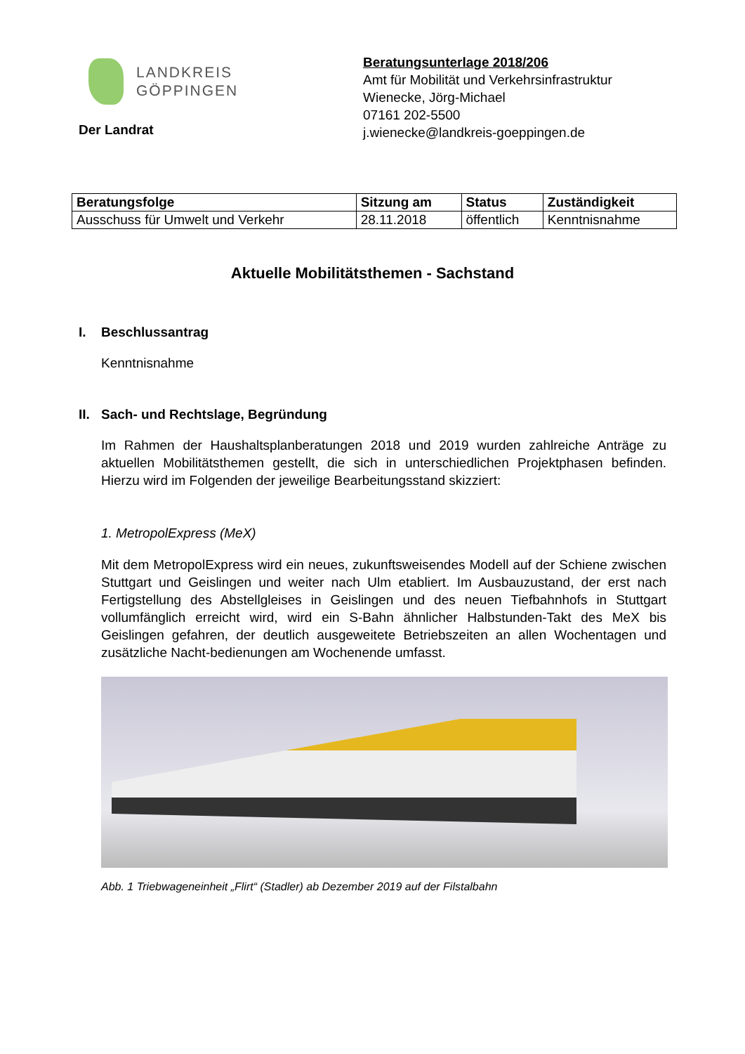LANDKREIS
GÖPPINGEN
Der Landrat
Beratungsunterlage 2018/206
Amt für Mobilität und Verkehrsinfrastruktur
Wienecke, Jörg-Michael
07161 202-5500
j.wienecke@landkreis-goeppingen.de
| Beratungsfolge | Sitzung am | Status | Zuständigkeit |
| --- | --- | --- | --- |
| Ausschuss für Umwelt und Verkehr | 28.11.2018 | öffentlich | Kenntnisnahme |
Aktuelle Mobilitätsthemen - Sachstand
I. Beschlussantrag
Kenntnisnahme
II. Sach- und Rechtslage, Begründung
Im Rahmen der Haushaltsplanberatungen 2018 und 2019 wurden zahlreiche Anträge zu aktuellen Mobilitätsthemen gestellt, die sich in unterschiedlichen Projektphasen befinden. Hierzu wird im Folgenden der jeweilige Bearbeitungsstand skizziert:
1. MetropolExpress (MeX)
Mit dem MetropolExpress wird ein neues, zukunftsweisendes Modell auf der Schiene zwischen Stuttgart und Geislingen und weiter nach Ulm etabliert. Im Ausbauzustand, der erst nach Fertigstellung des Abstellgleises in Geislingen und des neuen Tiefbahnhofs in Stuttgart vollumfänglich erreicht wird, wird ein S-Bahn ähnlicher Halbstunden-Takt des MeX bis Geislingen gefahren, der deutlich ausgeweitete Betriebszeiten an allen Wochentagen und zusätzliche Nacht-bedienungen am Wochenende umfasst.
Abb. 1 Triebwageneinheit „Flirt“ (Stadler) ab Dezember 2019 auf der Filstalbahn